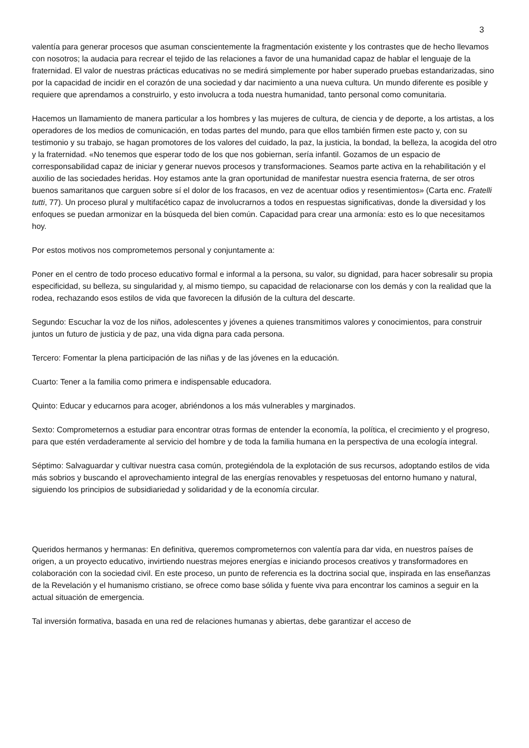3
valentía para generar procesos que asuman conscientemente la fragmentación existente y los contrastes que de hecho llevamos con nosotros; la audacia para recrear el tejido de las relaciones a favor de una humanidad capaz de hablar el lenguaje de la fraternidad. El valor de nuestras prácticas educativas no se medirá simplemente por haber superado pruebas estandarizadas, sino por la capacidad de incidir en el corazón de una sociedad y dar nacimiento a una nueva cultura. Un mundo diferente es posible y requiere que aprendamos a construirlo, y esto involucra a toda nuestra humanidad, tanto personal como comunitaria.
Hacemos un llamamiento de manera particular a los hombres y las mujeres de cultura, de ciencia y de deporte, a los artistas, a los operadores de los medios de comunicación, en todas partes del mundo, para que ellos también firmen este pacto y, con su testimonio y su trabajo, se hagan promotores de los valores del cuidado, la paz, la justicia, la bondad, la belleza, la acogida del otro y la fraternidad. «No tenemos que esperar todo de los que nos gobiernan, sería infantil. Gozamos de un espacio de corresponsabilidad capaz de iniciar y generar nuevos procesos y transformaciones. Seamos parte activa en la rehabilitación y el auxilio de las sociedades heridas. Hoy estamos ante la gran oportunidad de manifestar nuestra esencia fraterna, de ser otros buenos samaritanos que carguen sobre sí el dolor de los fracasos, en vez de acentuar odios y resentimientos» (Carta enc. Fratelli tutti, 77). Un proceso plural y multifacético capaz de involucrarnos a todos en respuestas significativas, donde la diversidad y los enfoques se puedan armonizar en la búsqueda del bien común. Capacidad para crear una armonía: esto es lo que necesitamos hoy.
Por estos motivos nos comprometemos personal y conjuntamente a:
Poner en el centro de todo proceso educativo formal e informal a la persona, su valor, su dignidad, para hacer sobresalir su propia especificidad, su belleza, su singularidad y, al mismo tiempo, su capacidad de relacionarse con los demás y con la realidad que la rodea, rechazando esos estilos de vida que favorecen la difusión de la cultura del descarte.
Segundo: Escuchar la voz de los niños, adolescentes y jóvenes a quienes transmitimos valores y conocimientos, para construir juntos un futuro de justicia y de paz, una vida digna para cada persona.
Tercero: Fomentar la plena participación de las niñas y de las jóvenes en la educación.
Cuarto: Tener a la familia como primera e indispensable educadora.
Quinto: Educar y educarnos para acoger, abriéndonos a los más vulnerables y marginados.
Sexto: Comprometernos a estudiar para encontrar otras formas de entender la economía, la política, el crecimiento y el progreso, para que estén verdaderamente al servicio del hombre y de toda la familia humana en la perspectiva de una ecología integral.
Séptimo: Salvaguardar y cultivar nuestra casa común, protegiéndola de la explotación de sus recursos, adoptando estilos de vida más sobrios y buscando el aprovechamiento integral de las energías renovables y respetuosas del entorno humano y natural, siguiendo los principios de subsidiariedad y solidaridad y de la economía circular.
Queridos hermanos y hermanas: En definitiva, queremos comprometernos con valentía para dar vida, en nuestros países de origen, a un proyecto educativo, invirtiendo nuestras mejores energías e iniciando procesos creativos y transformadores en colaboración con la sociedad civil. En este proceso, un punto de referencia es la doctrina social que, inspirada en las enseñanzas de la Revelación y el humanismo cristiano, se ofrece como base sólida y fuente viva para encontrar los caminos a seguir en la actual situación de emergencia.
Tal inversión formativa, basada en una red de relaciones humanas y abiertas, debe garantizar el acceso de